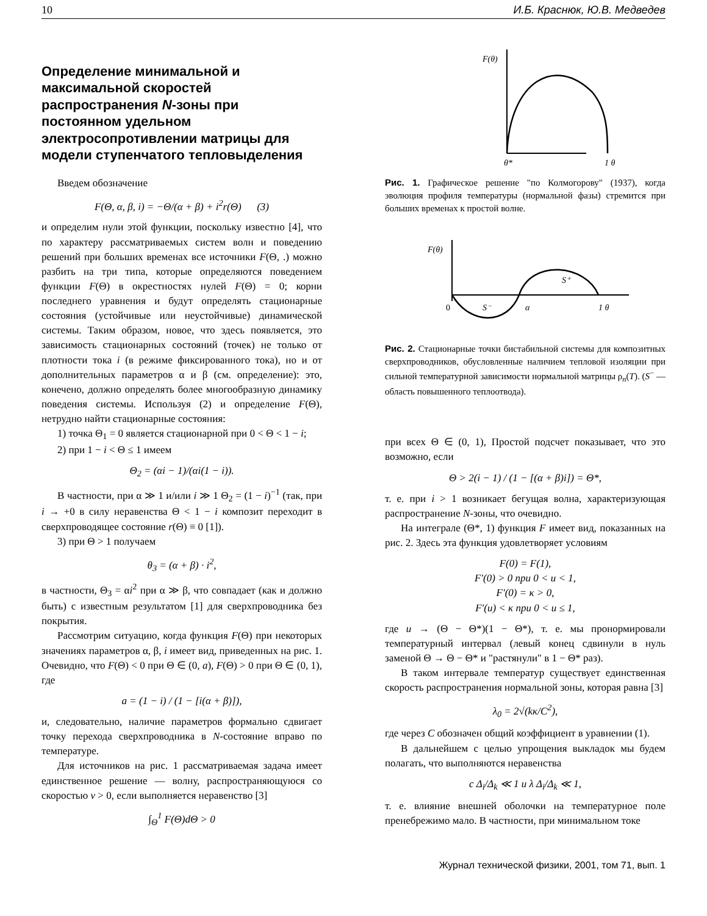10 И.Б. Краснюк, Ю.В. Медведев
Определение минимальной и максимальной скоростей распространения N-зоны при постоянном удельном электросопротивлении матрицы для модели ступенчатого тепловыделения
Введем обозначение
F(Θ, α, β, i) = −Θ/(α + β) + i<sup>2</sup>r(Θ) (3)
и определим нули этой функции, поскольку известно [4], что по характеру рассматриваемых систем волн и поведению решений при больших временах все источники F(Θ, .) можно разбить на три типа, которые определяются поведением функции F(Θ) в окрестностях нулей F(Θ) = 0; корни последнего уравнения и будут определять стационарные состояния (устойчивые или неустойчивые) динамической системы. Таким образом, новое, что здесь появляется, это зависимость стационарных состояний (точек) не только от плотности тока i (в режиме фиксированного тока), но и от дополнительных параметров α и β (см. определение): это, конечено, должно определять более многообразную динамику поведения системы. Используя (2) и определение F(Θ), нетрудно найти стационарные состояния:
1) точка Θ<sub>1</sub> = 0 является стационарной при 0 < Θ < 1 − i;
2) при 1 − i < Θ ≤ 1 имеем
Θ<sub>2</sub> = (αi − 1)/(αi(1 − i)).
В частности, при α ≫ 1 и/или i ≫ 1 Θ<sub>2</sub> = (1 − i)<sup>−1</sup> (так, при i → +0 в силу неравенства Θ < 1 − i композит переходит в сверхпроводящее состояние r(Θ) ≡ 0 [1]).
3) при Θ > 1 получаем
θ<sub>3</sub> = (α + β) · i<sup>2</sup>,
в частности, Θ<sub>3</sub> = αi<sup>2</sup> при α ≫ β, что совпадает (как и должно быть) с известным результатом [1] для сверхпроводника без покрытия.
Рассмотрим ситуацию, когда функция F(Θ) при некоторых значениях параметров α, β, i имеет вид, приведенных на рис. 1. Очевидно, что F(Θ) < 0 при Θ ∈ (0, a), F(Θ) > 0 при Θ ∈ (0, 1), где
a = (1 − i) / (1 − [i(α + β)]),
и, следовательно, наличие параметров формально сдвигает точку перехода сверхпроводника в N-состояние вправо по температуре.
Для источников на рис. 1 рассматриваемая задача имеет единственное решение — волну, распространяющуюся со скоростью v > 0, если выполняется неравенство [3]
∫<sub>Θ</sub><sup>1</sup> F(Θ)dΘ > 0
F(θ)
θ*
1 θ
Рис. 1. Графическое решение "по Колмогорову" (1937), когда эволюция профиля температуры (нормальной фазы) стремится при больших временах к простой волне.
F(θ)
0
S⁻
α
S⁺
1 θ
Рис. 2. Стационарные точки бистабильной системы для композитных сверхпроводников, обусловленные наличием тепловой изоляции при сильной температурной зависимости нормальной матрицы ρ<sub>n</sub>(T). (S<sup>−</sup> — область повышенного теплоотвода).
при всех Θ ∈ (0, 1), Простой подсчет показывает, что это возможно, если
Θ > 2(i − 1) / (1 − [(α + β)i]) = Θ*,
т. е. при i > 1 возникает бегущая волна, характеризующая распространение N-зоны, что очевидно.
На интеграле (Θ*, 1) функция F имеет вид, показанных на рис. 2. Здесь эта функция удовлетворяет условиям
F(0) = F(1),
F′(0) > 0 при 0 < u < 1,
F′(0) = κ > 0,
F′(u) < κ при 0 < u ≤ 1,
где u → (Θ − Θ*)(1 − Θ*), т. е. мы пронормировали температурный интервал (левый конец сдвинули в нуль заменой Θ → Θ − Θ* и "растянули" в 1 − Θ* раз).
В таком интервале температур существует единственная скорость распространения нормальной зоны, которая равна [3]
λ<sub>0</sub> = 2√(kκ/C<sup>2</sup>),
где через C обозначен общий коэффициент в уравнении (1).
В дальнейшем с целью упрощения выкладок мы будем полагать, что выполняются неравенства
c Δ<sub>i</sub>/Δ<sub>k</sub> ≪ 1 и λ Δ<sub>i</sub>/Δ<sub>k</sub> ≪ 1,
т. е. влияние внешней оболочки на температурное поле пренебрежимо мало. В частности, при минимальном токе
Журнал технической физики, 2001, том 71, вып. 1